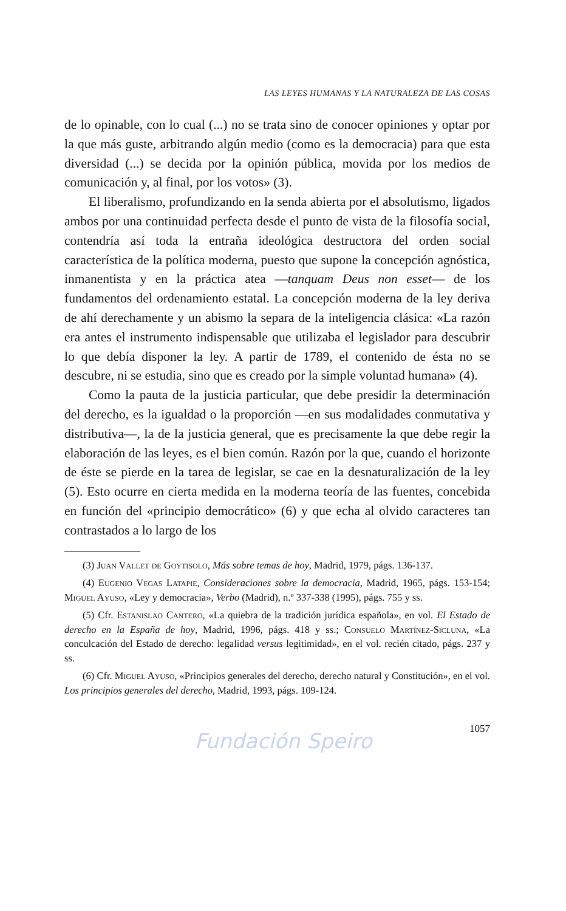LAS LEYES HUMANAS Y LA NATURALEZA DE LAS COSAS
de lo opinable, con lo cual (...) no se trata sino de conocer opiniones y optar por la que más guste, arbitrando algún medio (como es la democracia) para que esta diversidad (...) se decida por la opinión pública, movida por los medios de comunicación y, al final, por los votos» (3).
El liberalismo, profundizando en la senda abierta por el absolutismo, ligados ambos por una continuidad perfecta desde el punto de vista de la filosofía social, contendría así toda la entraña ideológica destructora del orden social característica de la política moderna, puesto que supone la concepción agnóstica, inmanentista y en la práctica atea —tanquam Deus non esset— de los fundamentos del ordenamiento estatal. La concepción moderna de la ley deriva de ahí derechamente y un abismo la separa de la inteligencia clásica: «La razón era antes el instrumento indispensable que utilizaba el legislador para descubrir lo que debía disponer la ley. A partir de 1789, el contenido de ésta no se descubre, ni se estudia, sino que es creado por la simple voluntad humana» (4).
Como la pauta de la justicia particular, que debe presidir la determinación del derecho, es la igualdad o la proporción —en sus modalidades conmutativa y distributiva—, la de la justicia general, que es precisamente la que debe regir la elaboración de las leyes, es el bien común. Razón por la que, cuando el horizonte de éste se pierde en la tarea de legislar, se cae en la desnaturalización de la ley (5). Esto ocurre en cierta medida en la moderna teoría de las fuentes, concebida en función del «principio democrático» (6) y que echa al olvido caracteres tan contrastados a lo largo de los
(3) Juan Vallet de Goytisolo, Más sobre temas de hoy, Madrid, 1979, págs. 136-137.
(4) Eugenio Vegas Latapie, Consideraciones sobre la democracia, Madrid, 1965, págs. 153-154; Miguel Ayuso, «Ley y democracia», Verbo (Madrid), n.º 337-338 (1995), págs. 755 y ss.
(5) Cfr. Estanislao Cantero, «La quiebra de la tradición jurídica española», en vol. El Estado de derecho en la España de hoy, Madrid, 1996, págs. 418 y ss.; Consuelo Martínez-Sicluna, «La conculcación del Estado de derecho: legalidad versus legitimidad», en el vol. recién citado, págs. 237 y ss.
(6) Cfr. Miguel Ayuso, «Principios generales del derecho, derecho natural y Constitución», en el vol. Los principios generales del derecho, Madrid, 1993, págs. 109-124.
1057
Fundación Speiro